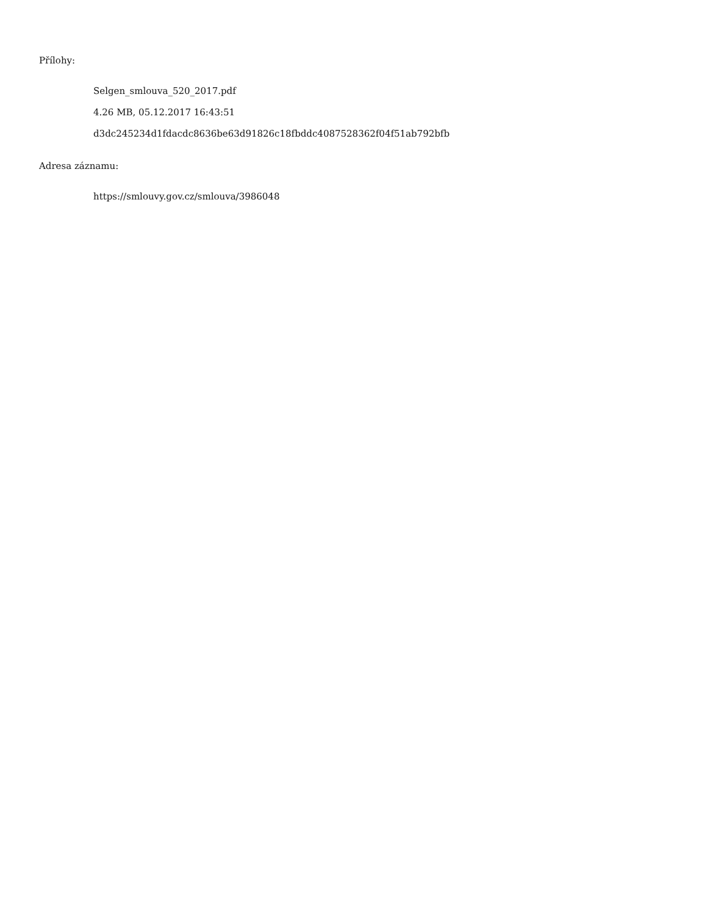Přílohy:
Selgen_smlouva_520_2017.pdf
4.26 MB, 05.12.2017 16:43:51
d3dc245234d1fdacdc8636be63d91826c18fbddc4087528362f04f51ab792bfb
Adresa záznamu:
https://smlouvy.gov.cz/smlouva/3986048